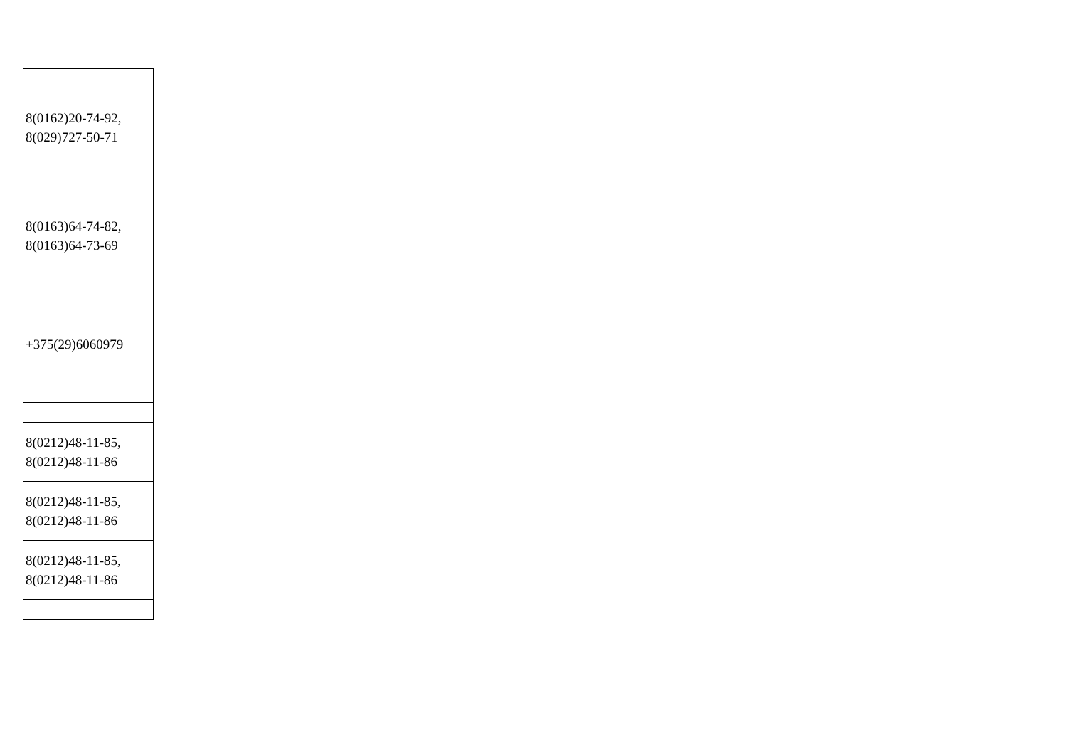| 8(0162)20-74-92, 8(029)727-50-71 |
| 8(0163)64-74-82, 8(0163)64-73-69 |
| +375(29)6060979 |
| 8(0212)48-11-85, 8(0212)48-11-86 |
| 8(0212)48-11-85, 8(0212)48-11-86 |
| 8(0212)48-11-85, 8(0212)48-11-86 |